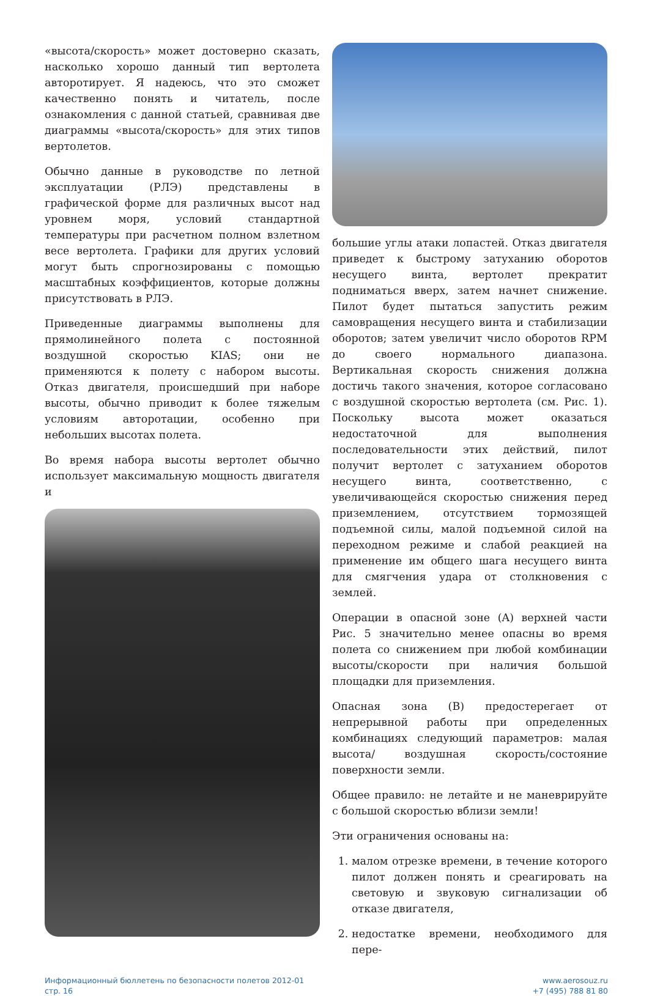«высота/скорость» может достоверно сказать, насколько хорошо данный тип вертолета авторотирует. Я надеюсь, что это сможет качественно понять и читатель, после ознакомления с данной статьей, сравнивая две диаграммы «высота/скорость» для этих типов вертолетов.
Обычно данные в руководстве по летной эксплуатации (РЛЭ) представлены в графической форме для различных высот над уровнем моря, условий стандартной температуры при расчетном полном взлетном весе вертолета. Графики для других условий могут быть спрогнозированы с помощью масштабных коэффициентов, которые должны присутствовать в РЛЭ.
Приведенные диаграммы выполнены для прямолинейного полета с постоянной воздушной скоростью KIAS; они не применяются к полету с набором высоты. Отказ двигателя, происшедший при наборе высоты, обычно приводит к более тяжелым условиям авторотации, особенно при небольших высотах полета.
Во время набора высоты вертолет обычно использует максимальную мощность двигателя и
большие углы атаки лопастей. Отказ двигателя приведет к быстрому затуханию оборотов несущего винта, вертолет прекратит подниматься вверх, затем начнет снижение. Пилот будет пытаться запустить режим самовращения несущего винта и стабилизации оборотов; затем увеличит число оборотов RPM до своего нормального диапазона. Вертикальная скорость снижения должна достичь такого значения, которое согласовано с воздушной скоростью вертолета (см. Рис. 1). Поскольку высота может оказаться недостаточной для выполнения последовательности этих действий, пилот получит вертолет с затуханием оборотов несущего винта, соответственно, с увеличивающейся скоростью снижения перед приземлением, отсутствием тормозящей подъемной силы, малой подъемной силой на переходном режиме и слабой реакцией на применение им общего шага несущего винта для смягчения удара от столкновения с землей.
Операции в опасной зоне (A) верхней части Рис. 5 значительно менее опасны во время полета со снижением при любой комбинации высоты/скорости при наличия большой площадки для приземления.
Опасная зона (B) предостерегает от непрерывной работы при определенных комбинациях следующий параметров: малая высота/ воздушная скорость/состояние поверхности земли.
Общее правило: не летайте и не маневрируйте с большой скоростью вблизи земли!
Эти ограничения основаны на:
1. малом отрезке времени, в течение которого пилот должен понять и среагировать на световую и звуковую сигнализации об отказе двигателя,
2. недостатке времени, необходимого для пере-
Информационный бюллетень по безопасности полетов 2012-01
стр. 16
www.aerosouz.ru
+7 (495) 788 81 80